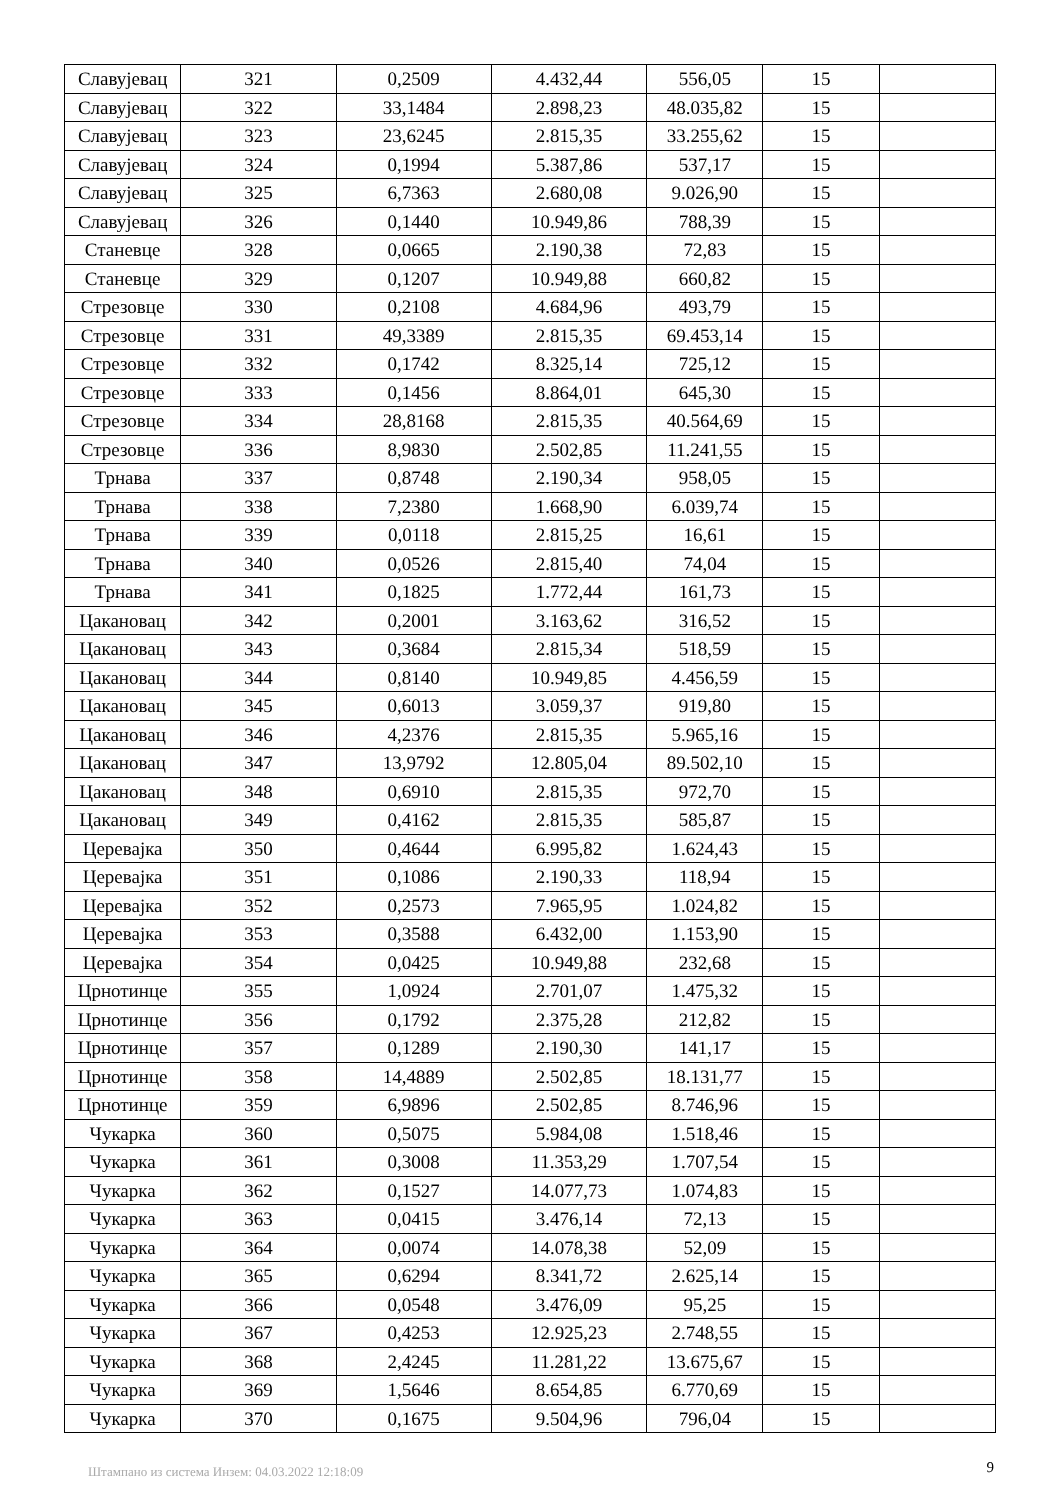| Славујевац | 321 | 0,2509 | 4.432,44 | 556,05 | 15 | |
| Славујевац | 322 | 33,1484 | 2.898,23 | 48.035,82 | 15 | |
| Славујевац | 323 | 23,6245 | 2.815,35 | 33.255,62 | 15 | |
| Славујевац | 324 | 0,1994 | 5.387,86 | 537,17 | 15 | |
| Славујевац | 325 | 6,7363 | 2.680,08 | 9.026,90 | 15 | |
| Славујевац | 326 | 0,1440 | 10.949,86 | 788,39 | 15 | |
| Станевце | 328 | 0,0665 | 2.190,38 | 72,83 | 15 | |
| Станевце | 329 | 0,1207 | 10.949,88 | 660,82 | 15 | |
| Стрезовце | 330 | 0,2108 | 4.684,96 | 493,79 | 15 | |
| Стрезовце | 331 | 49,3389 | 2.815,35 | 69.453,14 | 15 | |
| Стрезовце | 332 | 0,1742 | 8.325,14 | 725,12 | 15 | |
| Стрезовце | 333 | 0,1456 | 8.864,01 | 645,30 | 15 | |
| Стрезовце | 334 | 28,8168 | 2.815,35 | 40.564,69 | 15 | |
| Стрезовце | 336 | 8,9830 | 2.502,85 | 11.241,55 | 15 | |
| Трнава | 337 | 0,8748 | 2.190,34 | 958,05 | 15 | |
| Трнава | 338 | 7,2380 | 1.668,90 | 6.039,74 | 15 | |
| Трнава | 339 | 0,0118 | 2.815,25 | 16,61 | 15 | |
| Трнава | 340 | 0,0526 | 2.815,40 | 74,04 | 15 | |
| Трнава | 341 | 0,1825 | 1.772,44 | 161,73 | 15 | |
| Цакановац | 342 | 0,2001 | 3.163,62 | 316,52 | 15 | |
| Цакановац | 343 | 0,3684 | 2.815,34 | 518,59 | 15 | |
| Цакановац | 344 | 0,8140 | 10.949,85 | 4.456,59 | 15 | |
| Цакановац | 345 | 0,6013 | 3.059,37 | 919,80 | 15 | |
| Цакановац | 346 | 4,2376 | 2.815,35 | 5.965,16 | 15 | |
| Цакановац | 347 | 13,9792 | 12.805,04 | 89.502,10 | 15 | |
| Цакановац | 348 | 0,6910 | 2.815,35 | 972,70 | 15 | |
| Цакановац | 349 | 0,4162 | 2.815,35 | 585,87 | 15 | |
| Церевајка | 350 | 0,4644 | 6.995,82 | 1.624,43 | 15 | |
| Церевајка | 351 | 0,1086 | 2.190,33 | 118,94 | 15 | |
| Церевајка | 352 | 0,2573 | 7.965,95 | 1.024,82 | 15 | |
| Церевајка | 353 | 0,3588 | 6.432,00 | 1.153,90 | 15 | |
| Церевајка | 354 | 0,0425 | 10.949,88 | 232,68 | 15 | |
| Црнотинце | 355 | 1,0924 | 2.701,07 | 1.475,32 | 15 | |
| Црнотинце | 356 | 0,1792 | 2.375,28 | 212,82 | 15 | |
| Црнотинце | 357 | 0,1289 | 2.190,30 | 141,17 | 15 | |
| Црнотинце | 358 | 14,4889 | 2.502,85 | 18.131,77 | 15 | |
| Црнотинце | 359 | 6,9896 | 2.502,85 | 8.746,96 | 15 | |
| Чукарка | 360 | 0,5075 | 5.984,08 | 1.518,46 | 15 | |
| Чукарка | 361 | 0,3008 | 11.353,29 | 1.707,54 | 15 | |
| Чукарка | 362 | 0,1527 | 14.077,73 | 1.074,83 | 15 | |
| Чукарка | 363 | 0,0415 | 3.476,14 | 72,13 | 15 | |
| Чукарка | 364 | 0,0074 | 14.078,38 | 52,09 | 15 | |
| Чукарка | 365 | 0,6294 | 8.341,72 | 2.625,14 | 15 | |
| Чукарка | 366 | 0,0548 | 3.476,09 | 95,25 | 15 | |
| Чукарка | 367 | 0,4253 | 12.925,23 | 2.748,55 | 15 | |
| Чукарка | 368 | 2,4245 | 11.281,22 | 13.675,67 | 15 | |
| Чукарка | 369 | 1,5646 | 8.654,85 | 6.770,69 | 15 | |
| Чукарка | 370 | 0,1675 | 9.504,96 | 796,04 | 15 | |
Штампано из система Инзем: 04.03.2022 12:18:09 9